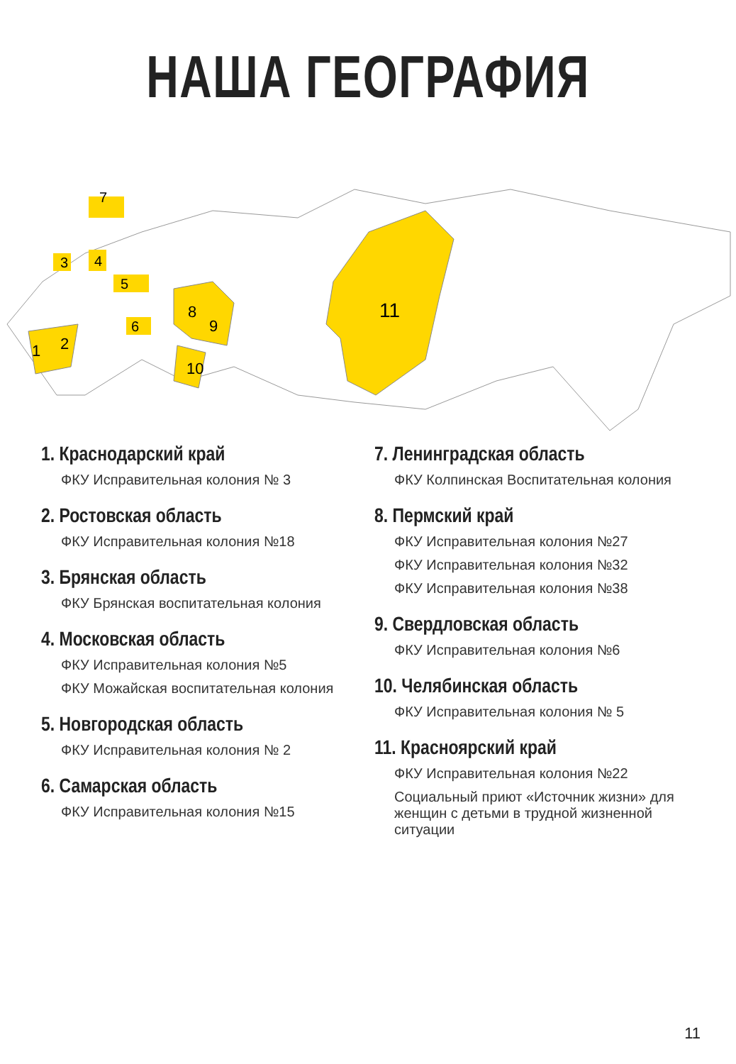НАША ГЕОГРАФИЯ
11
8
9
10
1
2
3
4
5
6
7
1. Краснодарский край
ФКУ Исправительная колония № 3
2. Ростовская область
ФКУ Исправительная колония №18
3. Брянская область
ФКУ Брянская воспитательная колония
4. Московская область
ФКУ Исправительная колония №5
ФКУ Можайская воспитательная колония
5. Новгородская область
ФКУ Исправительная колония № 2
6. Самарская область
ФКУ Исправительная колония №15
7. Ленинградская область
ФКУ Колпинская Воспитательная колония
8. Пермский край
ФКУ Исправительная колония №27
ФКУ Исправительная колония №32
ФКУ Исправительная колония №38
9. Свердловская область
ФКУ Исправительная колония №6
10. Челябинская область
ФКУ Исправительная колония № 5
11. Красноярский край
ФКУ Исправительная колония №22
Социальный приют «Источник жизни» для женщин с детьми в трудной жизненной ситуации
11